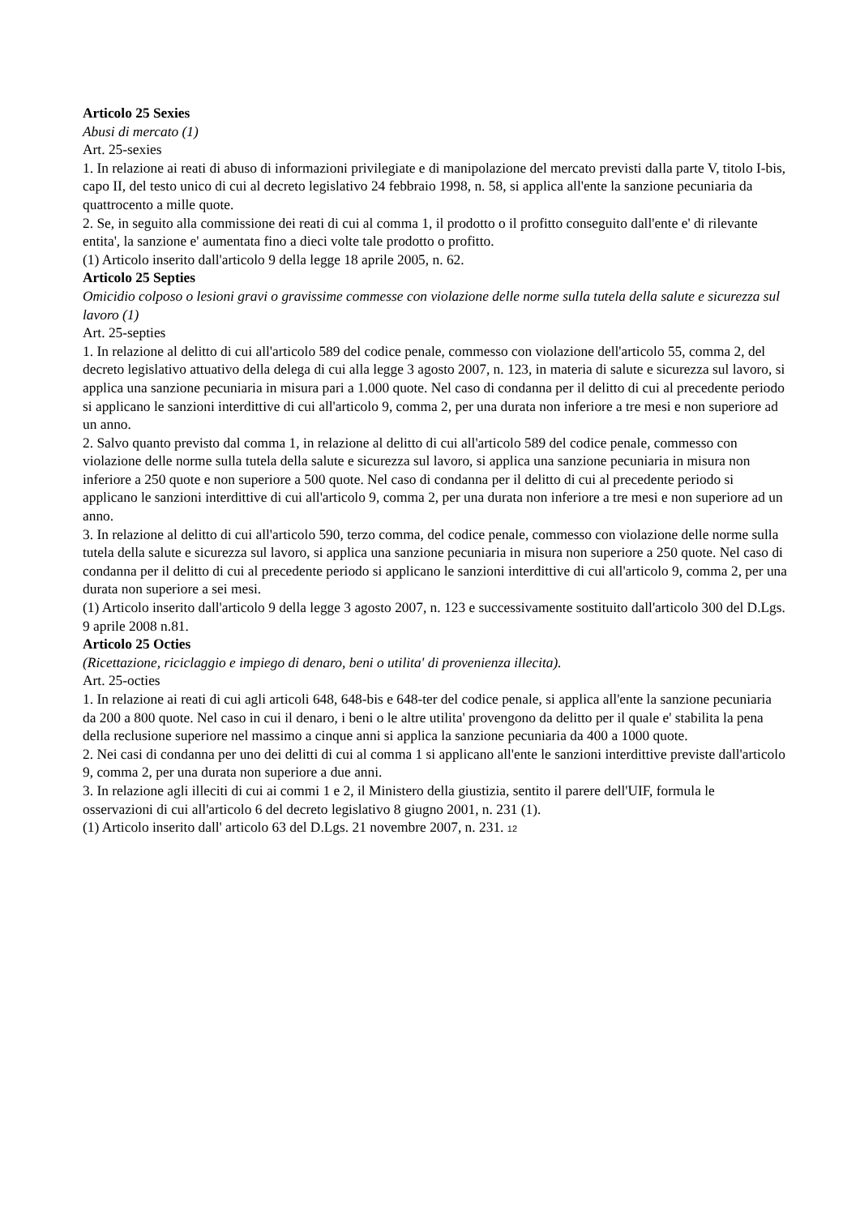Articolo 25 Sexies
Abusi di mercato (1)
Art. 25-sexies
1. In relazione ai reati di abuso di informazioni privilegiate e di manipolazione del mercato previsti dalla parte V, titolo I-bis, capo II, del testo unico di cui al decreto legislativo 24 febbraio 1998, n. 58, si applica all'ente la sanzione pecuniaria da quattrocento a mille quote.
2. Se, in seguito alla commissione dei reati di cui al comma 1, il prodotto o il profitto conseguito dall'ente e' di rilevante entita', la sanzione e' aumentata fino a dieci volte tale prodotto o profitto.
(1) Articolo inserito dall'articolo 9 della legge 18 aprile 2005, n. 62.
Articolo 25 Septies
Omicidio colposo o lesioni gravi o gravissime commesse con violazione delle norme sulla tutela della salute e sicurezza sul lavoro (1)
Art. 25-septies
1. In relazione al delitto di cui all'articolo 589 del codice penale, commesso con violazione dell'articolo 55, comma 2, del decreto legislativo attuativo della delega di cui alla legge 3 agosto 2007, n. 123, in materia di salute e sicurezza sul lavoro, si applica una sanzione pecuniaria in misura pari a 1.000 quote. Nel caso di condanna per il delitto di cui al precedente periodo si applicano le sanzioni interdittive di cui all'articolo 9, comma 2, per una durata non inferiore a tre mesi e non superiore ad un anno.
2. Salvo quanto previsto dal comma 1, in relazione al delitto di cui all'articolo 589 del codice penale, commesso con violazione delle norme sulla tutela della salute e sicurezza sul lavoro, si applica una sanzione pecuniaria in misura non inferiore a 250 quote e non superiore a 500 quote. Nel caso di condanna per il delitto di cui al precedente periodo si applicano le sanzioni interdittive di cui all'articolo 9, comma 2, per una durata non inferiore a tre mesi e non superiore ad un anno.
3. In relazione al delitto di cui all'articolo 590, terzo comma, del codice penale, commesso con violazione delle norme sulla tutela della salute e sicurezza sul lavoro, si applica una sanzione pecuniaria in misura non superiore a 250 quote. Nel caso di condanna per il delitto di cui al precedente periodo si applicano le sanzioni interdittive di cui all'articolo 9, comma 2, per una durata non superiore a sei mesi.
(1) Articolo inserito dall'articolo 9 della legge 3 agosto 2007, n. 123 e successivamente sostituito dall'articolo 300 del D.Lgs. 9 aprile 2008 n.81.
Articolo 25 Octies
(Ricettazione, riciclaggio e impiego di denaro, beni o utilita' di provenienza illecita).
Art. 25-octies
1. In relazione ai reati di cui agli articoli 648, 648-bis e 648-ter del codice penale, si applica all'ente la sanzione pecuniaria da 200 a 800 quote. Nel caso in cui il denaro, i beni o le altre utilita' provengono da delitto per il quale e' stabilita la pena della reclusione superiore nel massimo a cinque anni si applica la sanzione pecuniaria da 400 a 1000 quote.
2. Nei casi di condanna per uno dei delitti di cui al comma 1 si applicano all'ente le sanzioni interdittive previste dall'articolo 9, comma 2, per una durata non superiore a due anni.
3. In relazione agli illeciti di cui ai commi 1 e 2, il Ministero della giustizia, sentito il parere dell'UIF, formula le osservazioni di cui all'articolo 6 del decreto legislativo 8 giugno 2001, n. 231 (1).
(1) Articolo inserito dall' articolo 63 del D.Lgs. 21 novembre 2007, n. 231. 12